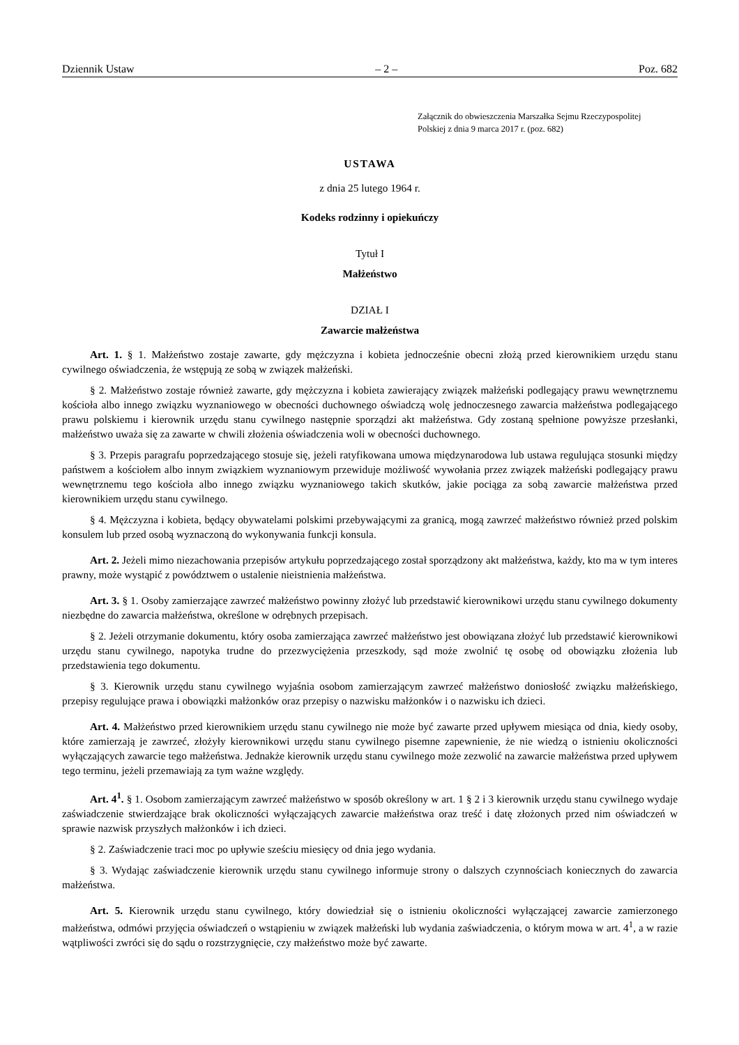Dziennik Ustaw – 2 – Poz. 682
Załącznik do obwieszczenia Marszałka Sejmu Rzeczypospolitej
Polskiej z dnia 9 marca 2017 r. (poz. 682)
USTAWA
z dnia 25 lutego 1964 r.
Kodeks rodzinny i opiekuńczy
Tytuł I
Małżeństwo
DZIAŁ I
Zawarcie małżeństwa
Art. 1. § 1. Małżeństwo zostaje zawarte, gdy mężczyzna i kobieta jednocześnie obecni złożą przed kierownikiem urzędu stanu cywilnego oświadczenia, że wstępują ze sobą w związek małżeński.
§ 2. Małżeństwo zostaje również zawarte, gdy mężczyzna i kobieta zawierający związek małżeński podlegający prawu wewnętrznemu kościoła albo innego związku wyznaniowego w obecności duchownego oświadczą wolę jednoczesnego zawarcia małżeństwa podlegającego prawu polskiemu i kierownik urzędu stanu cywilnego następnie sporządzi akt małżeństwa. Gdy zostaną spełnione powyższe przesłanki, małżeństwo uważa się za zawarte w chwili złożenia oświadczenia woli w obecności duchownego.
§ 3. Przepis paragrafu poprzedzającego stosuje się, jeżeli ratyfikowana umowa międzynarodowa lub ustawa regulująca stosunki między państwem a kościołem albo innym związkiem wyznaniowym przewiduje możliwość wywołania przez związek małżeński podlegający prawu wewnętrznemu tego kościoła albo innego związku wyznaniowego takich skutków, jakie pociąga za sobą zawarcie małżeństwa przed kierownikiem urzędu stanu cywilnego.
§ 4. Mężczyzna i kobieta, będący obywatelami polskimi przebywającymi za granicą, mogą zawrzeć małżeństwo również przed polskim konsulem lub przed osobą wyznaczoną do wykonywania funkcji konsula.
Art. 2. Jeżeli mimo niezachowania przepisów artykułu poprzedzającego został sporządzony akt małżeństwa, każdy, kto ma w tym interes prawny, może wystąpić z powództwem o ustalenie nieistnienia małżeństwa.
Art. 3. § 1. Osoby zamierzające zawrzeć małżeństwo powinny złożyć lub przedstawić kierownikowi urzędu stanu cywilnego dokumenty niezbędne do zawarcia małżeństwa, określone w odrębnych przepisach.
§ 2. Jeżeli otrzymanie dokumentu, który osoba zamierzająca zawrzeć małżeństwo jest obowiązana złożyć lub przedstawić kierownikowi urzędu stanu cywilnego, napotyka trudne do przezwyciężenia przeszkody, sąd może zwolnić tę osobę od obowiązku złożenia lub przedstawienia tego dokumentu.
§ 3. Kierownik urzędu stanu cywilnego wyjaśnia osobom zamierzającym zawrzeć małżeństwo doniosłość związku małżeńskiego, przepisy regulujące prawa i obowiązki małżonków oraz przepisy o nazwisku małżonków i o nazwisku ich dzieci.
Art. 4. Małżeństwo przed kierownikiem urzędu stanu cywilnego nie może być zawarte przed upływem miesiąca od dnia, kiedy osoby, które zamierzają je zawrzeć, złożyły kierownikowi urzędu stanu cywilnego pisemne zapewnienie, że nie wiedzą o istnieniu okoliczności wyłączających zawarcie tego małżeństwa. Jednakże kierownik urzędu stanu cywilnego może zezwolić na zawarcie małżeństwa przed upływem tego terminu, jeżeli przemawiają za tym ważne względy.
Art. 4<sup>1</sup>. § 1. Osobom zamierzającym zawrzeć małżeństwo w sposób określony w art. 1 § 2 i 3 kierownik urzędu stanu cywilnego wydaje zaświadczenie stwierdzające brak okoliczności wyłączających zawarcie małżeństwa oraz treść i datę złożonych przed nim oświadczeń w sprawie nazwisk przyszłych małżonków i ich dzieci.
§ 2. Zaświadczenie traci moc po upływie sześciu miesięcy od dnia jego wydania.
§ 3. Wydając zaświadczenie kierownik urzędu stanu cywilnego informuje strony o dalszych czynnościach koniecznych do zawarcia małżeństwa.
Art. 5. Kierownik urzędu stanu cywilnego, który dowiedział się o istnieniu okoliczności wyłączającej zawarcie zamierzonego małżeństwa, odmówi przyjęcia oświadczeń o wstąpieniu w związek małżeński lub wydania zaświadczenia, o którym mowa w art. 4<sup>1</sup>, a w razie wątpliwości zwróci się do sądu o rozstrzygnięcie, czy małżeństwo może być zawarte.